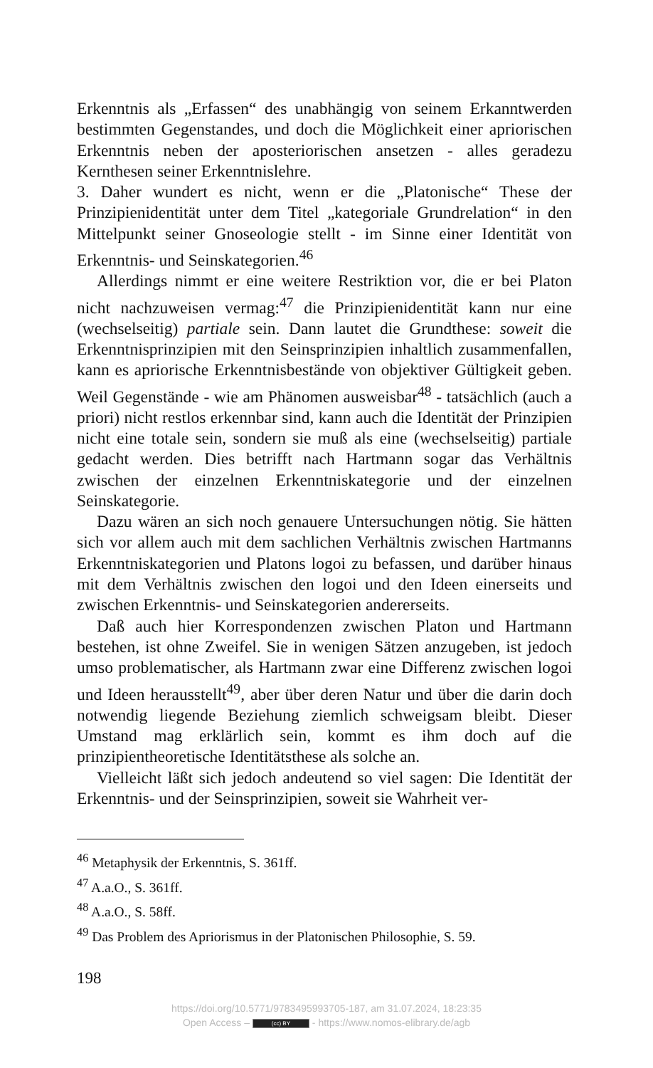Erkenntnis als „Erfassen“ des unabhängig von seinem Erkanntwerden bestimmten Gegenstandes, und doch die Möglichkeit einer apriorischen Erkenntnis neben der aposteriorischen ansetzen - alles geradezu Kernthesen seiner Erkenntnislehre.
3. Daher wundert es nicht, wenn er die „Platonische“ These der Prinzipienidentität unter dem Titel „kategoriale Grundrelation“ in den Mittelpunkt seiner Gnoseologie stellt - im Sinne einer Identität von Erkenntnis- und Seinskategorien.<sup>46</sup>
Allerdings nimmt er eine weitere Restriktion vor, die er bei Platon nicht nachzuweisen vermag:<sup>47</sup> die Prinzipienidentität kann nur eine (wechselseitig) partiale sein. Dann lautet die Grundthese: soweit die Erkenntnisprinzipien mit den Seinsprinzipien inhaltlich zusammenfallen, kann es apriorische Erkenntnisbestände von objektiver Gültigkeit geben. Weil Gegenstände - wie am Phänomen ausweisbar<sup>48</sup> - tatsächlich (auch a priori) nicht restlos erkennbar sind, kann auch die Identität der Prinzipien nicht eine totale sein, sondern sie muß als eine (wechselseitig) partiale gedacht werden. Dies betrifft nach Hartmann sogar das Verhältnis zwischen der einzelnen Erkenntniskategorie und der einzelnen Seinskategorie.
Dazu wären an sich noch genauere Untersuchungen nötig. Sie hätten sich vor allem auch mit dem sachlichen Verhältnis zwischen Hartmanns Erkenntniskategorien und Platons logoi zu befassen, und darüber hinaus mit dem Verhältnis zwischen den logoi und den Ideen einerseits und zwischen Erkenntnis- und Seinskategorien andererseits.
Daß auch hier Korrespondenzen zwischen Platon und Hartmann bestehen, ist ohne Zweifel. Sie in wenigen Sätzen anzugeben, ist jedoch umso problematischer, als Hartmann zwar eine Differenz zwischen logoi und Ideen herausstellt<sup>49</sup>, aber über deren Natur und über die darin doch notwendig liegende Beziehung ziemlich schweigsam bleibt. Dieser Umstand mag erklärlich sein, kommt es ihm doch auf die prinzipientheoretische Identitätsthese als solche an.
Vielleicht läßt sich jedoch andeutend so viel sagen: Die Identität der Erkenntnis- und der Seinsprinzipien, soweit sie Wahrheit ver-
<sup>46</sup> Metaphysik der Erkenntnis, S. 361ff.
<sup>47</sup> A.a.O., S. 361ff.
<sup>48</sup> A.a.O., S. 58ff.
<sup>49</sup> Das Problem des Apriorismus in der Platonischen Philosophie, S. 59.
198
https://doi.org/10.5771/9783495993705-187, am 31.07.2024, 18:23:35
Open Access – (cc) BY - https://www.nomos-elibrary.de/agb